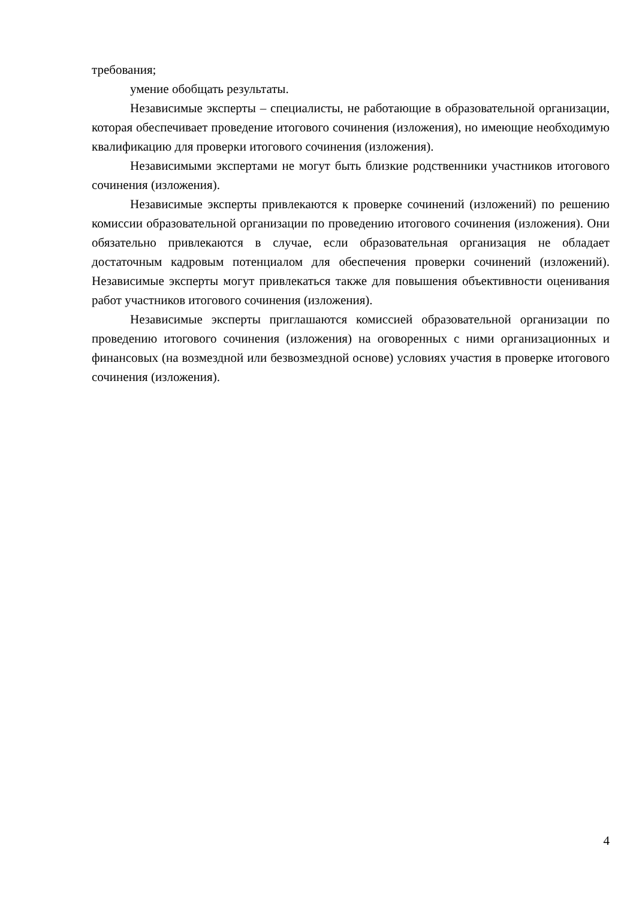требования;
умение обобщать результаты.
Независимые эксперты – специалисты, не работающие в образовательной организации, которая обеспечивает проведение итогового сочинения (изложения), но имеющие необходимую квалификацию для проверки итогового сочинения (изложения).
Независимыми экспертами не могут быть близкие родственники участников итогового сочинения (изложения).
Независимые эксперты привлекаются к проверке сочинений (изложений) по решению комиссии образовательной организации по проведению итогового сочинения (изложения). Они обязательно привлекаются в случае, если образовательная организация не обладает достаточным кадровым потенциалом для обеспечения проверки сочинений (изложений). Независимые эксперты могут привлекаться также для повышения объективности оценивания работ участников итогового сочинения (изложения).
Независимые эксперты приглашаются комиссией образовательной организации по проведению итогового сочинения (изложения) на оговоренных с ними организационных и финансовых (на возмездной или безвозмездной основе) условиях участия в проверке итогового сочинения (изложения).
4